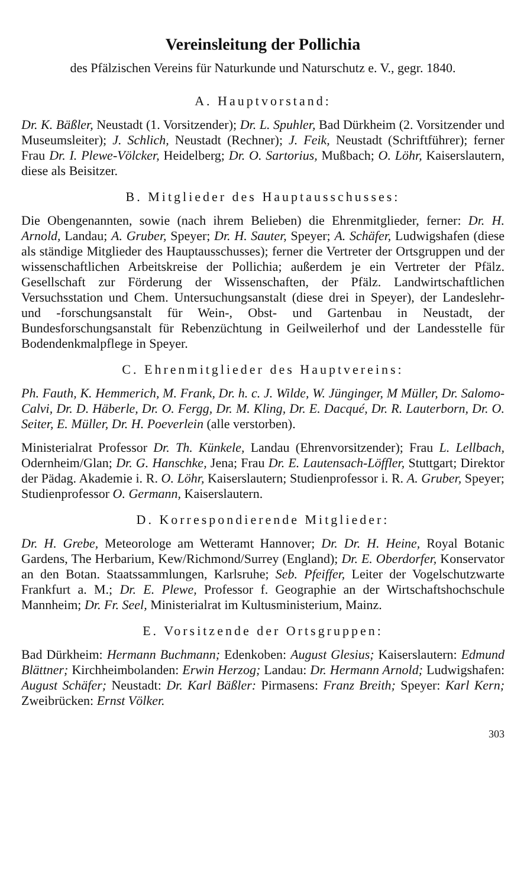Vereinsleitung der Pollichia
des Pfälzischen Vereins für Naturkunde und Naturschutz e. V., gegr. 1840.
A. Hauptvorstand:
Dr. K. Bäßler, Neustadt (1. Vorsitzender); Dr. L. Spuhler, Bad Dürkheim (2. Vorsitzender und Museumsleiter); J. Schlich, Neustadt (Rechner); J. Feik, Neustadt (Schriftführer); ferner Frau Dr. I. Plewe-Völcker, Heidelberg; Dr. O. Sartorius, Mußbach; O. Löhr, Kaiserslautern, diese als Beisitzer.
B. Mitglieder des Hauptausschusses:
Die Obengenannten, sowie (nach ihrem Belieben) die Ehrenmitglieder, ferner: Dr. H. Arnold, Landau; A. Gruber, Speyer; Dr. H. Sauter, Speyer; A. Schäfer, Ludwigshafen (diese als ständige Mitglieder des Hauptausschusses); ferner die Vertreter der Ortsgruppen und der wissenschaftlichen Arbeitskreise der Pollichia; außerdem je ein Vertreter der Pfälz. Gesellschaft zur Förderung der Wissenschaften, der Pfälz. Landwirtschaftlichen Versuchsstation und Chem. Untersuchungsanstalt (diese drei in Speyer), der Landeslehr- und -forschungsanstalt für Wein-, Obst- und Gartenbau in Neustadt, der Bundesforschungsanstalt für Rebenzüchtung in Geilweilerhof und der Landesstelle für Bodendenkmalpflege in Speyer.
C. Ehrenmitglieder des Hauptvereins:
Ph. Fauth, K. Hemmerich, M. Frank, Dr. h. c. J. Wilde, W. Jünginger, M Müller, Dr. Salomo-Calvi, Dr. D. Häberle, Dr. O. Fergg, Dr. M. Kling, Dr. E. Dacqué, Dr. R. Lauterborn, Dr. O. Seiter, E. Müller, Dr. H. Poeverlein (alle verstorben).
Ministerialrat Professor Dr. Th. Künkele, Landau (Ehrenvorsitzender); Frau L. Lellbach, Odernheim/Glan; Dr. G. Hanschke, Jena; Frau Dr. E. Lautensach-Löffler, Stuttgart; Direktor der Pädag. Akademie i. R. O. Löhr, Kaiserslautern; Studienprofessor i. R. A. Gruber, Speyer; Studienprofessor O. Germann, Kaiserslautern.
D. Korrespondierende Mitglieder:
Dr. H. Grebe, Meteorologe am Wetteramt Hannover; Dr. Dr. H. Heine, Royal Botanic Gardens, The Herbarium, Kew/Richmond/Surrey (England); Dr. E. Oberdorfer, Konservator an den Botan. Staatssammlungen, Karlsruhe; Seb. Pfeiffer, Leiter der Vogelschutzwarte Frankfurt a. M.; Dr. E. Plewe, Professor f. Geographie an der Wirtschaftshochschule Mannheim; Dr. Fr. Seel, Ministerialrat im Kultusministerium, Mainz.
E. Vorsitzende der Ortsgruppen:
Bad Dürkheim: Hermann Buchmann; Edenkoben: August Glesius; Kaiserslautern: Edmund Blättner; Kirchheimbolanden: Erwin Herzog; Landau: Dr. Hermann Arnold; Ludwigshafen: August Schäfer; Neustadt: Dr. Karl Bäßler: Pirmasens: Franz Breith; Speyer: Karl Kern; Zweibrücken: Ernst Völker.
303